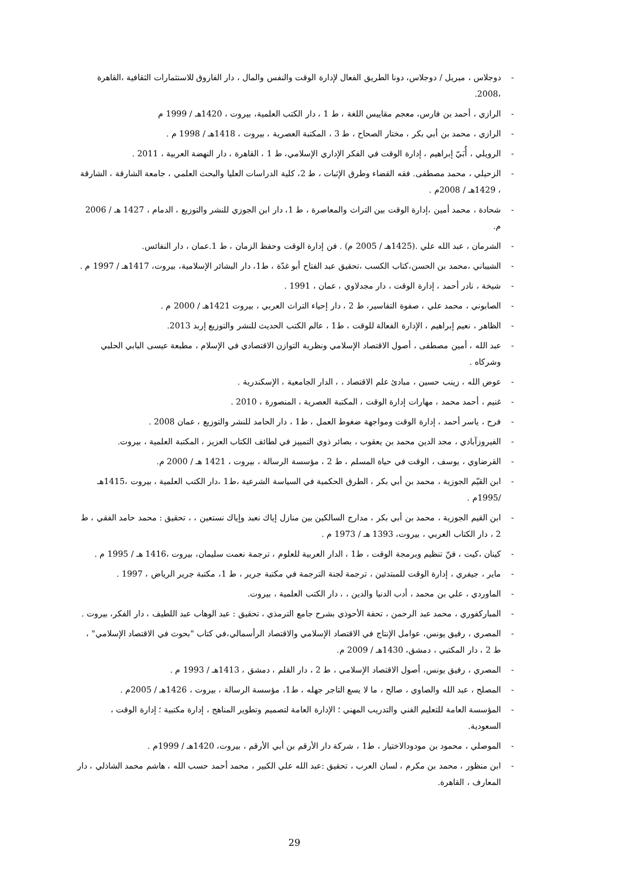- دوجلاس ، ميريل / دوجلاس، دونا الطريق الفعال لإدارة الوقت والنفس والمال ، دار الفاروق للاستثمارات الثقافية ،القاهرة ،2008.
- الرازي ، أحمد بن فارس، معجم مقاييس اللغة ، ط 1 ، دار الكتب العلمية، بيروت ، 1420هـ / 1999 م
- الرازي ، محمد بن أبي بكر ، مختار الصحاح ، ط 3 ، المكتبة العصرية ، بيروت ، 1418هـ / 1998 م .
- الرويلي ، أُبَيّ إبراهيم ، إدارة الوقت في الفكر الإداري الإسلامي، ط 1 ، القاهرة ، دار النهضة العربية ، 2011 .
- الزحيلي ، محمد مصطفى. فقه القضاء وطرق الإثبات ، ط 2، كلية الدراسات العليا والبحث العلمي ، جامعة الشارقة ، الشارقة ، 1429هـ / 2008م .
- شحادة ، محمد أمين ،إدارة الوقت بين التراث والمعاصرة ، ط 1، دار ابن الجوزي للنشر والتوزيع ، الدمام ، 1427 هـ / 2006 م.
- الشرمان ، عبد الله علي .(1425هـ / 2005 م) . فن إدارة الوقت وحفظ الزمان ، ط 1.عمان ، دار النفائس.
- الشيباني ،محمد بن الحسن،كتاب الكسب ،تحقيق عبد الفتاح أبو غدّة ، ط1، دار البشائر الإسلامية، بيروت، 1417هـ / 1997 م .
- شيخة ، نادر أحمد ، إدارة الوقت ، دار مجدلاوي ، عمان ، 1991 .
- الصابوني ، محمد علي ، صفوة التفاسير، ط 2 ، دار إحياء التراث العربي ، بيروت 1421هـ / 2000 م .
- الظاهر ، نعيم إبراهيم ، الإدارة الفعالة للوقت ، ط1 ، عالم الكتب الحديث للنشر والتوزيع إربد 2013.
- عبد الله ، أمين مصطفى ، أصول الاقتصاد الإسلامي ونظرية التوازن الاقتصادي في الإسلام ، مطبعة عيسى البابي الحلبي وشركاه .
- عوض الله ، زينب حسين ، مبادئ علم الاقتصاد ، ، الدار الجامعية ، الإسكندرية .
- غنيم ، أحمد محمد ، مهارات إدارة الوقت ، المكتبة العصرية ، المنصورة ، 2010 .
- فرح ، ياسر أحمد ، إدارة الوقت ومواجهة ضغوط العمل ، ط1 ، دار الحامد للنشر والتوزيع ، عمان 2008 .
- الفيروزآبادي ، مجد الدين محمد بن يعقوب ، بصائر ذوي التمييز في لطائف الكتاب العزيز ، المكتبة العلمية ، بيروت.
- القرضاوي ، يوسف ، الوقت في حياة المسلم ، ط 2 ، مؤسسة الرسالة ، بيروت ، 1421 هـ / 2000 م.
- ابن القيّم الجوزية ، محمد بن أبي بكر ، الطرق الحكمية في السياسة الشرعية ،ط1 ،دار الكتب العلمية ، بيروت ،1415هـ /1995م .
- ابن القيم الجوزية ، محمد بن أبي بكر ، مدارج السالكين بين منازل إياك نعبد وإياك نستعين ، ، تحقيق : محمد حامد الفقي ، ط 2 ، دار الكتاب العربي ، بيروت، 1393 هـ / 1973 م .
- كينان ،كيت ، فنّ تنظيم وبرمجة الوقت ، ط1 ، الدار العربية للعلوم ، ترجمة نعمت سليمان، بيروت ،1416 هـ / 1995 م .
- ماير ، جيفري ، إدارة الوقت للمبتدئين ، ترجمة لجنة الترجمة في مكتبة جرير ، ط 1، مكتبة جرير الرياض ، 1997 .
- الماوردي ، علي بن محمد ، أدب الدنيا والدين ، ، دار الكتب العلمية ، بيروت.
- المباركفوري ، محمد عبد الرحمن ، تحفة الأحوذي بشرح جامع الترمذي ، تحقيق : عبد الوهاب عبد اللطيف ، دار الفكر، بيروت .
- المصري ، رفيق يونس، عوامل الإنتاج في الاقتصاد الإسلامي والاقتصاد الرأسمالي،في كتاب "بحوث في الاقتصاد الإسلامي" ، ط 2 ، دار المكتبي ، دمشق، 1430هـ / 2009 م.
- المصري ، رفيق يونس، أصول الاقتصاد الإسلامي ، ط 2 ، دار القلم ، دمشق ، 1413هـ / 1993 م .
- المصلح ، عبد الله والصاوي ، صالح ، ما لا يسع التاجر جهله ، ط1، مؤسسة الرسالة ، بيروت ، 1426هـ / 2005م .
- المؤسسة العامة للتعليم الفني والتدريب المهني ؛ الإدارة العامة لتصميم وتطوير المناهج ، إدارة مكتبية ؛ إدارة الوقت ، السعودية.
- الموصلي ، محمود بن مودودالاختيار ، ط1 ، شركة دار الأرقم بن أبي الأرقم ، بيروت، 1420هـ / 1999م .
- ابن منظور ، محمد بن مكرم ، لسان العرب ، تحقيق :عبد الله علي الكبير ، محمد أحمد حسب الله ، هاشم محمد الشاذلي ، دار المعارف ، القاهرة.
29